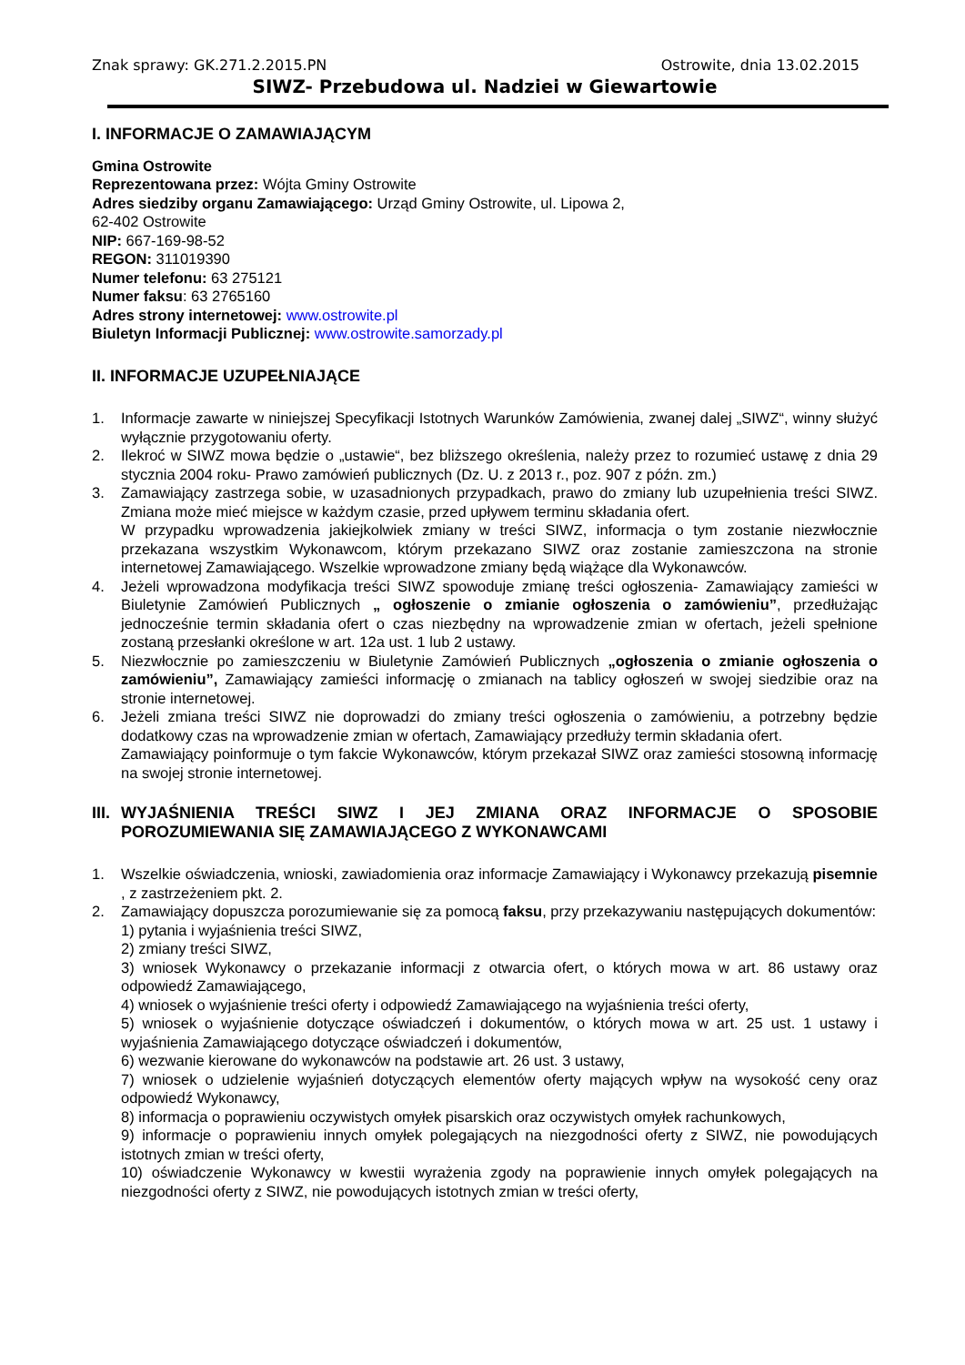Znak sprawy: GK.271.2.2015.PN Ostrowite, dnia 13.02.2015
SIWZ- Przebudowa ul. Nadziei w Giewartowie
I. INFORMACJE O ZAMAWIAJĄCYM
Gmina Ostrowite
Reprezentowana przez: Wójta Gminy Ostrowite
Adres siedziby organu Zamawiającego: Urząd Gminy Ostrowite, ul. Lipowa 2,
62-402 Ostrowite
NIP: 667-169-98-52
REGON: 311019390
Numer telefonu: 63 275121
Numer faksu: 63 2765160
Adres strony internetowej: www.ostrowite.pl
Biuletyn Informacji Publicznej: www.ostrowite.samorzady.pl
II. INFORMACJE UZUPEŁNIAJĄCE
1. Informacje zawarte w niniejszej Specyfikacji Istotnych Warunków Zamówienia, zwanej dalej „SIWZ“, winny służyć wyłącznie przygotowaniu oferty.
2. Ilekroć w SIWZ mowa będzie o „ustawie“, bez bliższego określenia, należy przez to rozumieć ustawę z dnia 29 stycznia 2004 roku- Prawo zamówień publicznych (Dz. U. z 2013 r., poz. 907 z późn. zm.)
3. Zamawiający zastrzega sobie, w uzasadnionych przypadkach, prawo do zmiany lub uzupełnienia treści SIWZ. Zmiana może mieć miejsce w każdym czasie, przed upływem terminu składania ofert.
W przypadku wprowadzenia jakiejkolwiek zmiany w treści SIWZ, informacja o tym zostanie niezwłocznie przekazana wszystkim Wykonawcom, którym przekazano SIWZ oraz zostanie zamieszczona na stronie internetowej Zamawiającego. Wszelkie wprowadzone zmiany będą wiążące dla Wykonawców.
4. Jeżeli wprowadzona modyfikacja treści SIWZ spowoduje zmianę treści ogłoszenia- Zamawiający zamieści w Biuletynie Zamówień Publicznych „ ogłoszenie o zmianie ogłoszenia o zamówieniu”, przedłużając jednocześnie termin składania ofert o czas niezbędny na wprowadzenie zmian w ofertach, jeżeli spełnione zostaną przesłanki określone w art. 12a ust. 1 lub 2 ustawy.
5. Niezwłocznie po zamieszczeniu w Biuletynie Zamówień Publicznych „ogłoszenia o zmianie ogłoszenia o zamówieniu”, Zamawiający zamieści informację o zmianach na tablicy ogłoszeń w swojej siedzibie oraz na stronie internetowej.
6. Jeżeli zmiana treści SIWZ nie doprowadzi do zmiany treści ogłoszenia o zamówieniu, a potrzebny będzie dodatkowy czas na wprowadzenie zmian w ofertach, Zamawiający przedłuży termin składania ofert.
Zamawiający poinformuje o tym fakcie Wykonawców, którym przekazał SIWZ oraz zamieści stosowną informację na swojej stronie internetowej.
III. WYJAŚNIENIA TREŚCI SIWZ I JEJ ZMIANA ORAZ INFORMACJE O SPOSOBIE POROZUMIEWANIA SIĘ ZAMAWIAJĄCEGO Z WYKONAWCAMI
1. Wszelkie oświadczenia, wnioski, zawiadomienia oraz informacje Zamawiający i Wykonawcy przekazują pisemnie , z zastrzeżeniem pkt. 2.
2. Zamawiający dopuszcza porozumiewanie się za pomocą faksu, przy przekazywaniu następujących dokumentów:
1) pytania i wyjaśnienia treści SIWZ,
2) zmiany treści SIWZ,
3) wniosek Wykonawcy o przekazanie informacji z otwarcia ofert, o których mowa w art. 86 ustawy oraz odpowiedź Zamawiającego,
4) wniosek o wyjaśnienie treści oferty i odpowiedź Zamawiającego na wyjaśnienia treści oferty,
5) wniosek o wyjaśnienie dotyczące oświadczeń i dokumentów, o których mowa w art. 25 ust. 1 ustawy i wyjaśnienia Zamawiającego dotyczące oświadczeń i dokumentów,
6) wezwanie kierowane do wykonawców na podstawie art. 26 ust. 3 ustawy,
7) wniosek o udzielenie wyjaśnień dotyczących elementów oferty mających wpływ na wysokość ceny oraz odpowiedź Wykonawcy,
8) informacja o poprawieniu oczywistych omyłek pisarskich oraz oczywistych omyłek rachunkowych,
9) informacje o poprawieniu innych omyłek polegających na niezgodności oferty z SIWZ, nie powodujących istotnych zmian w treści oferty,
10) oświadczenie Wykonawcy w kwestii wyrażenia zgody na poprawienie innych omyłek polegających na niezgodności oferty z SIWZ, nie powodujących istotnych zmian w treści oferty,